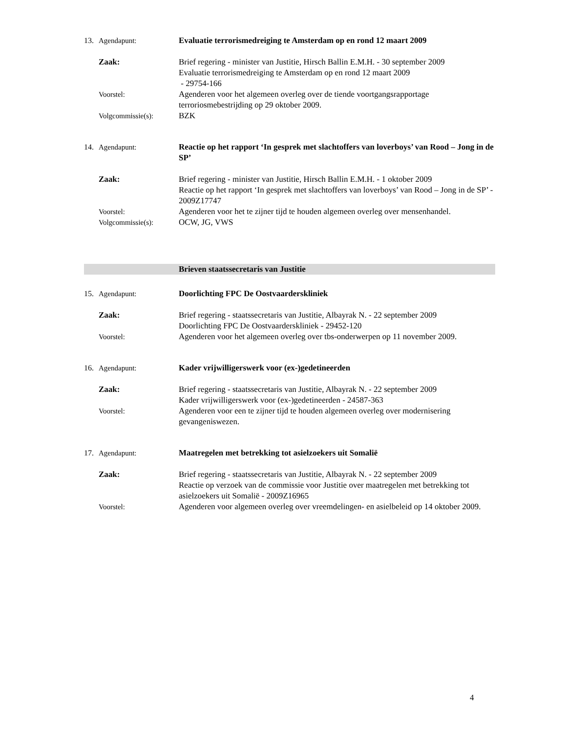13. Agendapunt: Evaluatie terrorismedreiging te Amsterdam op en rond 12 maart 2009
Zaak: Brief regering - minister van Justitie, Hirsch Ballin E.M.H. - 30 september 2009
Evaluatie terrorismedreiging te Amsterdam op en rond 12 maart 2009
- 29754-166
Voorstel: Agenderen voor het algemeen overleg over de tiende voortgangsrapportage terroriosmebestrijding op 29 oktober 2009.
Volgcommissie(s): BZK
14. Agendapunt: Reactie op het rapport ‘In gesprek met slachtoffers van loverboys’ van Rood – Jong in de SP’
Zaak: Brief regering - minister van Justitie, Hirsch Ballin E.M.H. - 1 oktober 2009
Reactie op het rapport ‘In gesprek met slachtoffers van loverboys’ van Rood – Jong in de SP’ - 2009Z17747
Voorstel: Agenderen voor het te zijner tijd te houden algemeen overleg over mensenhandel.
Volgcommissie(s): OCW, JG, VWS
Brieven staatssecretaris van Justitie
15. Agendapunt: Doorlichting FPC De Oostvaarderskliniek
Zaak: Brief regering - staatssecretaris van Justitie, Albayrak N. - 22 september 2009
Doorlichting FPC De Oostvaarderskliniek - 29452-120
Voorstel: Agenderen voor het algemeen overleg over tbs-onderwerpen op 11 november 2009.
16. Agendapunt: Kader vrijwilligerswerk voor (ex-)gedetineerden
Zaak: Brief regering - staatssecretaris van Justitie, Albayrak N. - 22 september 2009
Kader vrijwilligerswerk voor (ex-)gedetineerden - 24587-363
Voorstel: Agenderen voor een te zijner tijd te houden algemeen overleg over modernisering gevangeniswezen.
17. Agendapunt: Maatregelen met betrekking tot asielzoekers uit Somalië
Zaak: Brief regering - staatssecretaris van Justitie, Albayrak N. - 22 september 2009
Reactie op verzoek van de commissie voor Justitie over maatregelen met betrekking tot asielzoekers uit Somalië - 2009Z16965
Voorstel: Agenderen voor algemeen overleg over vreemdelingen- en asielbeleid op 14 oktober 2009.
4